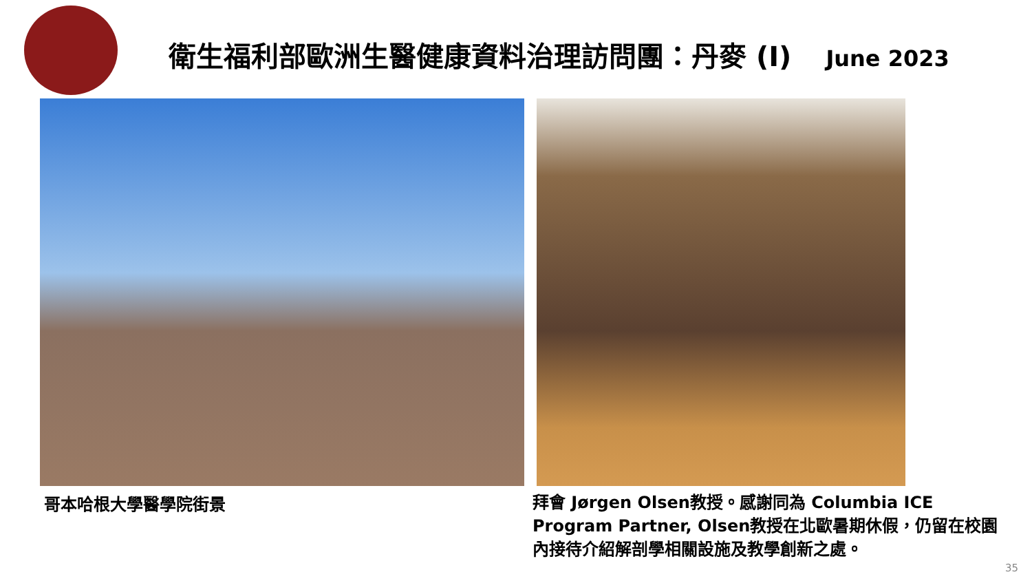衛生福利部歐洲生醫健康資料治理訪問團：丹麥 (I) June 2023
哥本哈根大學醫學院街景
拜會 Jørgen Olsen教授。感謝同為 Columbia ICE Program Partner, Olsen教授在北歐暑期休假，仍留在校園內接待介紹解剖學相關設施及教學創新之處。
35